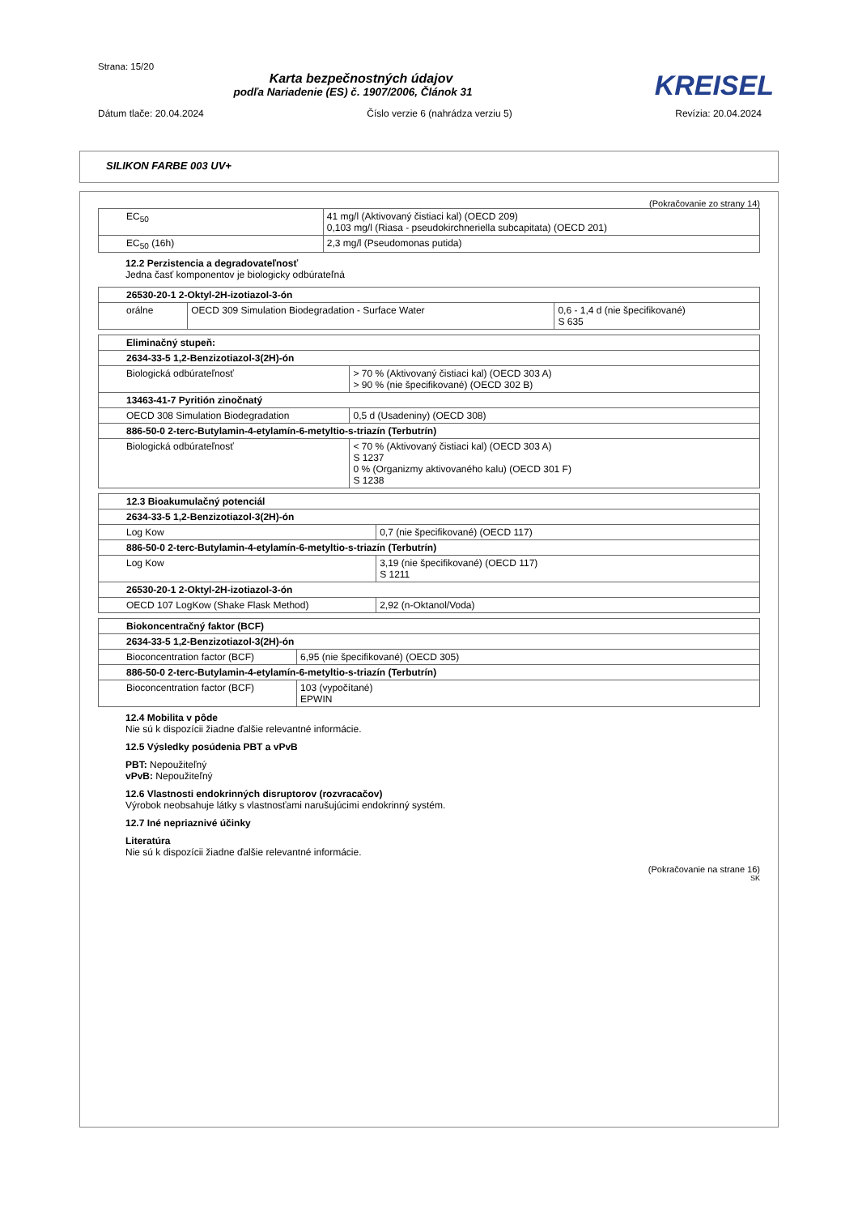Strana: 15/20
Karta bezpečnostných údajov
KREISEL
podľa Nariadenie (ES) č. 1907/2006, Článok 31
Dátum tlače: 20.04.2024 Číslo verzie 6 (nahrádza verziu 5) Revízia: 20.04.2024
SILIKON FARBE 003 UV+
(Pokračovanie zo strany 14)
| EC<sub>50</sub> | 41 mg/l (Aktivovaný čistiaci kal) (OECD 209) 0,103 mg/l (Riasa - pseudokirchneriella subcapitata) (OECD 201) |
| EC<sub>50</sub> (16h) | 2,3 mg/l (Pseudomonas putida) |
12.2 Perzistencia a degradovateľnosť
Jedna časť komponentov je biologicky odbúrateľná
| 26530-20-1 2-Oktyl-2H-izotiazol-3-ón | | |
| orálne | OECD 309 Simulation Biodegradation - Surface Water | 0,6 - 1,4 d (nie špecifikované) S 635 |
| Eliminačný stupeň: | |
| 2634-33-5 1,2-Benzizotiazol-3(2H)-ón | |
| Biologická odbúrateľnosť | > 70 % (Aktivovaný čistiaci kal) (OECD 303 A) > 90 % (nie špecifikované) (OECD 302 B) |
| 13463-41-7 Pyritión zinočnatý | |
| OECD 308 Simulation Biodegradation | 0,5 d (Usadeniny) (OECD 308) |
| 886-50-0 2-terc-Butylamin-4-etylamín-6-metyltio-s-triazín (Terbutrín) | |
| Biologická odbúrateľnosť | < 70 % (Aktivovaný čistiaci kal) (OECD 303 A) S 1237 0 % (Organizmy aktivovaného kalu) (OECD 301 F) S 1238 |
| 12.3 Bioakumulačný potenciál | |
| 2634-33-5 1,2-Benzizotiazol-3(2H)-ón | |
| Log Kow | 0,7 (nie špecifikované) (OECD 117) |
| 886-50-0 2-terc-Butylamin-4-etylamín-6-metyltio-s-triazín (Terbutrín) | |
| Log Kow | 3,19 (nie špecifikované) (OECD 117) S 1211 |
| 26530-20-1 2-Oktyl-2H-izotiazol-3-ón | |
| OECD 107 LogKow (Shake Flask Method) | 2,92 (n-Oktanol/Voda) |
| Biokoncentračný faktor (BCF) | |
| 2634-33-5 1,2-Benzizotiazol-3(2H)-ón | |
| Bioconcentration factor (BCF) | 6,95 (nie špecifikované) (OECD 305) |
| 886-50-0 2-terc-Butylamin-4-etylamín-6-metyltio-s-triazín (Terbutrín) | |
| Bioconcentration factor (BCF) | 103 (vypočítané) EPWIN |
12.4 Mobilita v pôde
Nie sú k dispozícii žiadne ďalšie relevantné informácie.
12.5 Výsledky posúdenia PBT a vPvB
PBT: Nepoužiteľný
vPvB: Nepoužiteľný
12.6 Vlastnosti endokrinných disruptorov (rozvracačov)
Výrobok neobsahuje látky s vlastnosťami narušujúcimi endokrinný systém.
12.7 Iné nepriaznivé účinky
Literatúra
Nie sú k dispozícii žiadne ďalšie relevantné informácie.
(Pokračovanie na strane 16)
SK